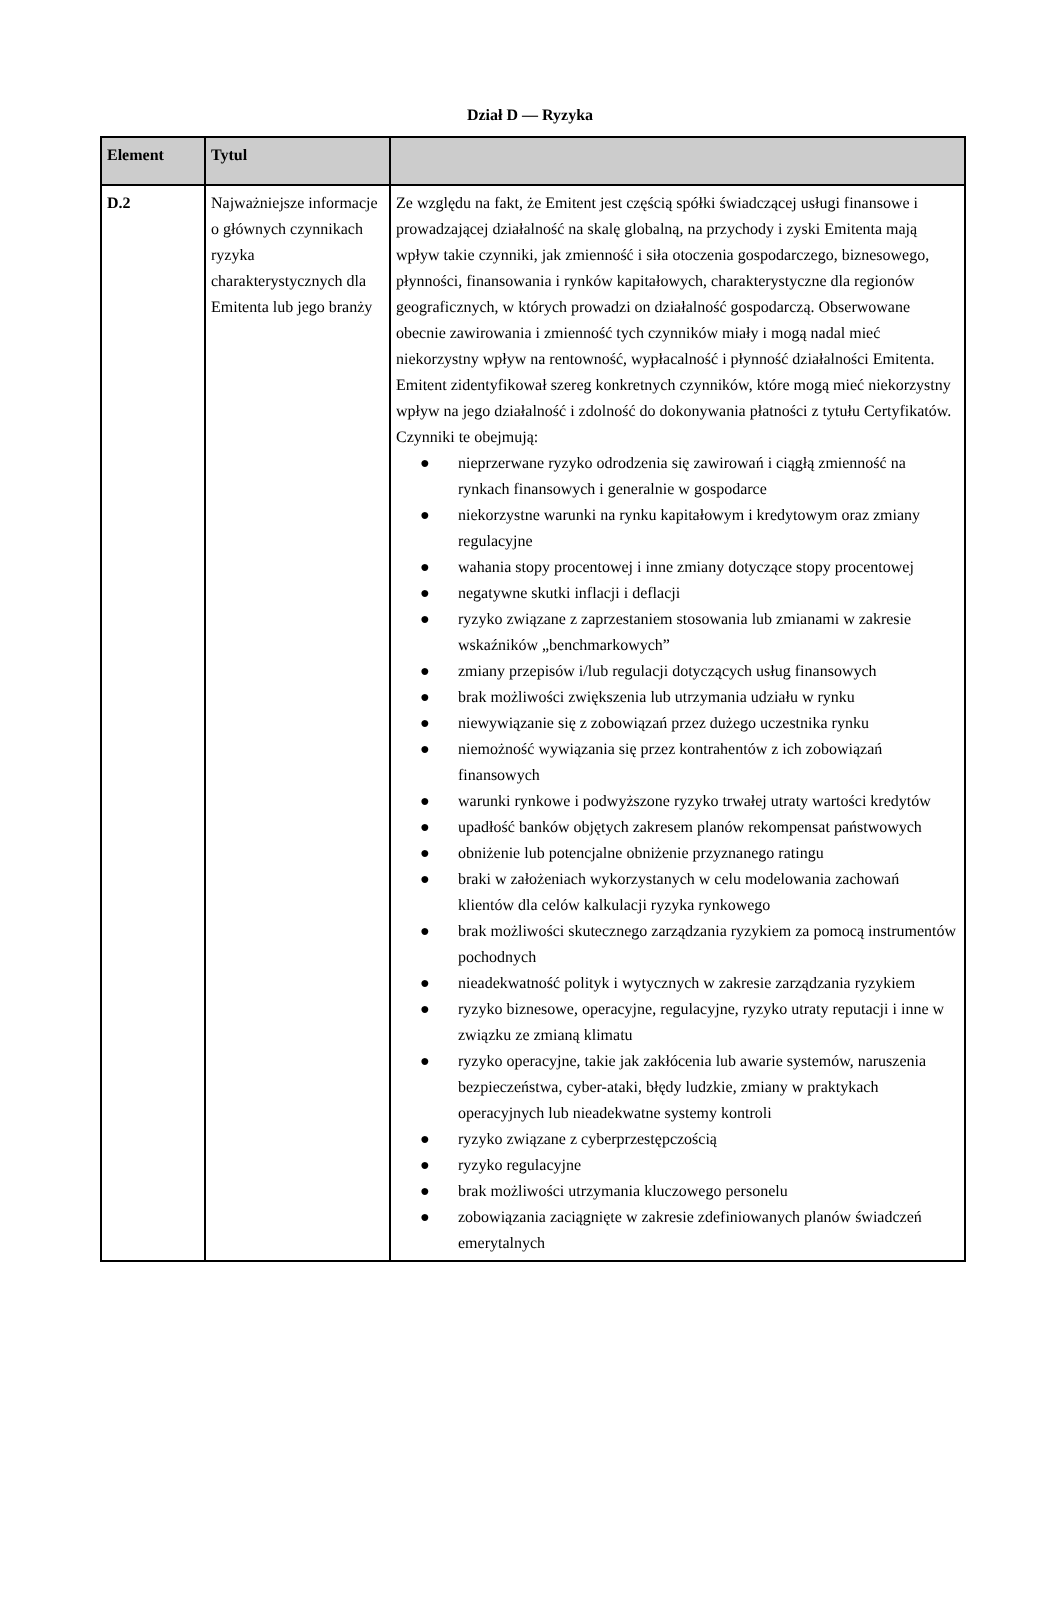Dział D — Ryzyka
| Element | Tytul | |
| --- | --- | --- |
| D.2 | Najważniejsze informacje o głównych czynnikach ryzyka charakterystycznych dla Emitenta lub jego branży | Ze względu na fakt, że Emitent jest częścią spółki świadczącej usługi finansowe i prowadzającej działalność na skalę globalną, na przychody i zyski Emitenta mają wpływ takie czynniki, jak zmienność i siła otoczenia gospodarczego, biznesowego, płynności, finansowania i rynków kapitałowych, charakterystyczne dla regionów geograficznych, w których prowadzi on działalność gospodarczą. Obserwowane obecnie zawirowania i zmienność tych czynników miały i mogą nadal mieć niekorzystny wpływ na rentowność, wypłacalność i płynność działalności Emitenta. Emitent zidentyfikował szereg konkretnych czynników, które mogą mieć niekorzystny wpływ na jego działalność i zdolność do dokonywania płatności z tytułu Certyfikatów. Czynniki te obejmują: ● nieprzerwane ryzyko odrodzenia się zawirowań i ciągłą zmienność na rynkach finansowych i generalnie w gospodarce ● niekorzystne warunki na rynku kapitałowym i kredytowym oraz zmiany regulacyjne ● wahania stopy procentowej i inne zmiany dotyczące stopy procentowej ● negatywne skutki inflacji i deflacji ● ryzyko związane z zaprzestaniem stosowania lub zmianami w zakresie wskaźników „benchmarkowych” ● zmiany przepisów i/lub regulacji dotyczących usług finansowych ● brak możliwości zwiększenia lub utrzymania udziału w rynku ● niewywiązanie się z zobowiązań przez dużego uczestnika rynku ● niemożność wywiązania się przez kontrahentów z ich zobowiązań finansowych ● warunki rynkowe i podwyższone ryzyko trwałej utraty wartości kredytów ● upadłość banków objętych zakresem planów rekompensat państwowych ● obniżenie lub potencjalne obniżenie przyznanego ratingu ● braki w założeniach wykorzystanych w celu modelowania zachowań klientów dla celów kalkulacji ryzyka rynkowego ● brak możliwości skutecznego zarządzania ryzykiem za pomocą instrumentów pochodnych ● nieadekwatność polityk i wytycznych w zakresie zarządzania ryzykiem ● ryzyko biznesowe, operacyjne, regulacyjne, ryzyko utraty reputacji i inne w związku ze zmianą klimatu ● ryzyko operacyjne, takie jak zakłócenia lub awarie systemów, naruszenia bezpieczeństwa, cyber-ataki, błędy ludzkie, zmiany w praktykach operacyjnych lub nieadekwatne systemy kontroli ● ryzyko związane z cyberprzestępczością ● ryzyko regulacyjne ● brak możliwości utrzymania kluczowego personelu ● zobowiązania zaciągnięte w zakresie zdefiniowanych planów świadczeń emerytalnych |